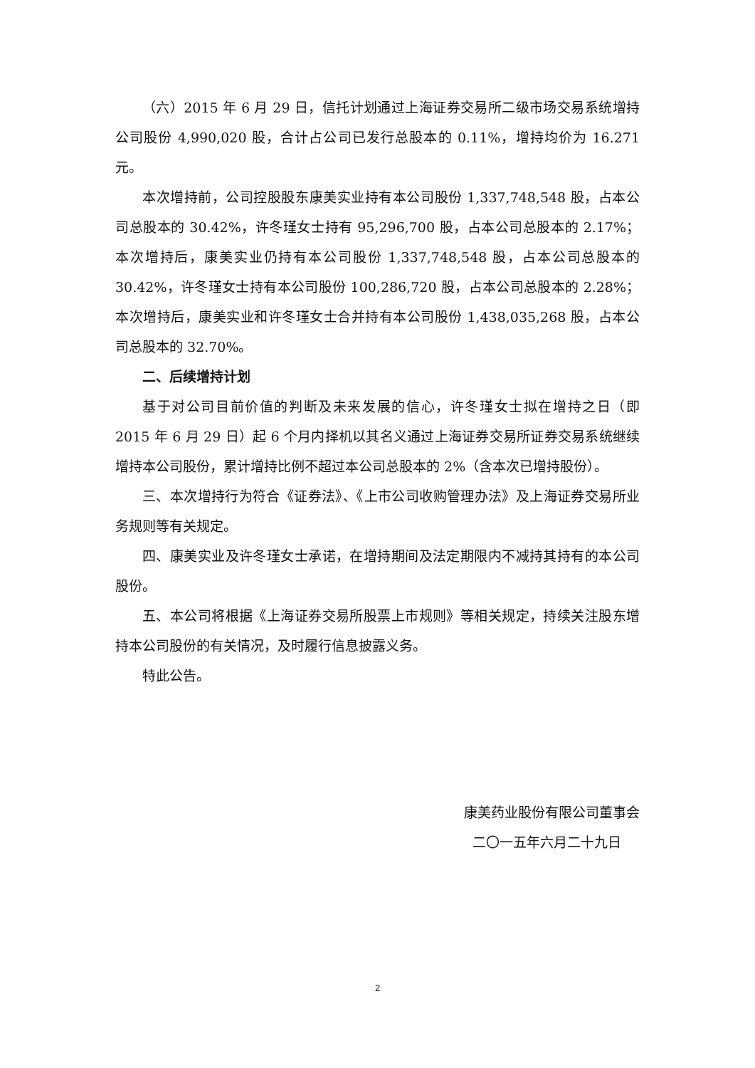（六）2015 年 6 月 29 日，信托计划通过上海证券交易所二级市场交易系统增持公司股份 4,990,020 股，合计占公司已发行总股本的 0.11%，增持均价为 16.271 元。
本次增持前，公司控股股东康美实业持有本公司股份 1,337,748,548 股，占本公司总股本的 30.42%，许冬瑾女士持有 95,296,700 股，占本公司总股本的 2.17%；本次增持后，康美实业仍持有本公司股份 1,337,748,548 股，占本公司总股本的 30.42%，许冬瑾女士持有本公司股份 100,286,720 股，占本公司总股本的 2.28%；本次增持后，康美实业和许冬瑾女士合并持有本公司股份 1,438,035,268 股，占本公司总股本的 32.70%。
二、后续增持计划
基于对公司目前价值的判断及未来发展的信心，许冬瑾女士拟在增持之日（即 2015 年 6 月 29 日）起 6 个月内择机以其名义通过上海证券交易所证券交易系统继续增持本公司股份，累计增持比例不超过本公司总股本的 2%（含本次已增持股份）。
三、本次增持行为符合《证券法》、《上市公司收购管理办法》及上海证券交易所业务规则等有关规定。
四、康美实业及许冬瑾女士承诺，在增持期间及法定期限内不减持其持有的本公司股份。
五、本公司将根据《上海证券交易所股票上市规则》等相关规定，持续关注股东增持本公司股份的有关情况，及时履行信息披露义务。
特此公告。
康美药业股份有限公司董事会
二〇一五年六月二十九日
2